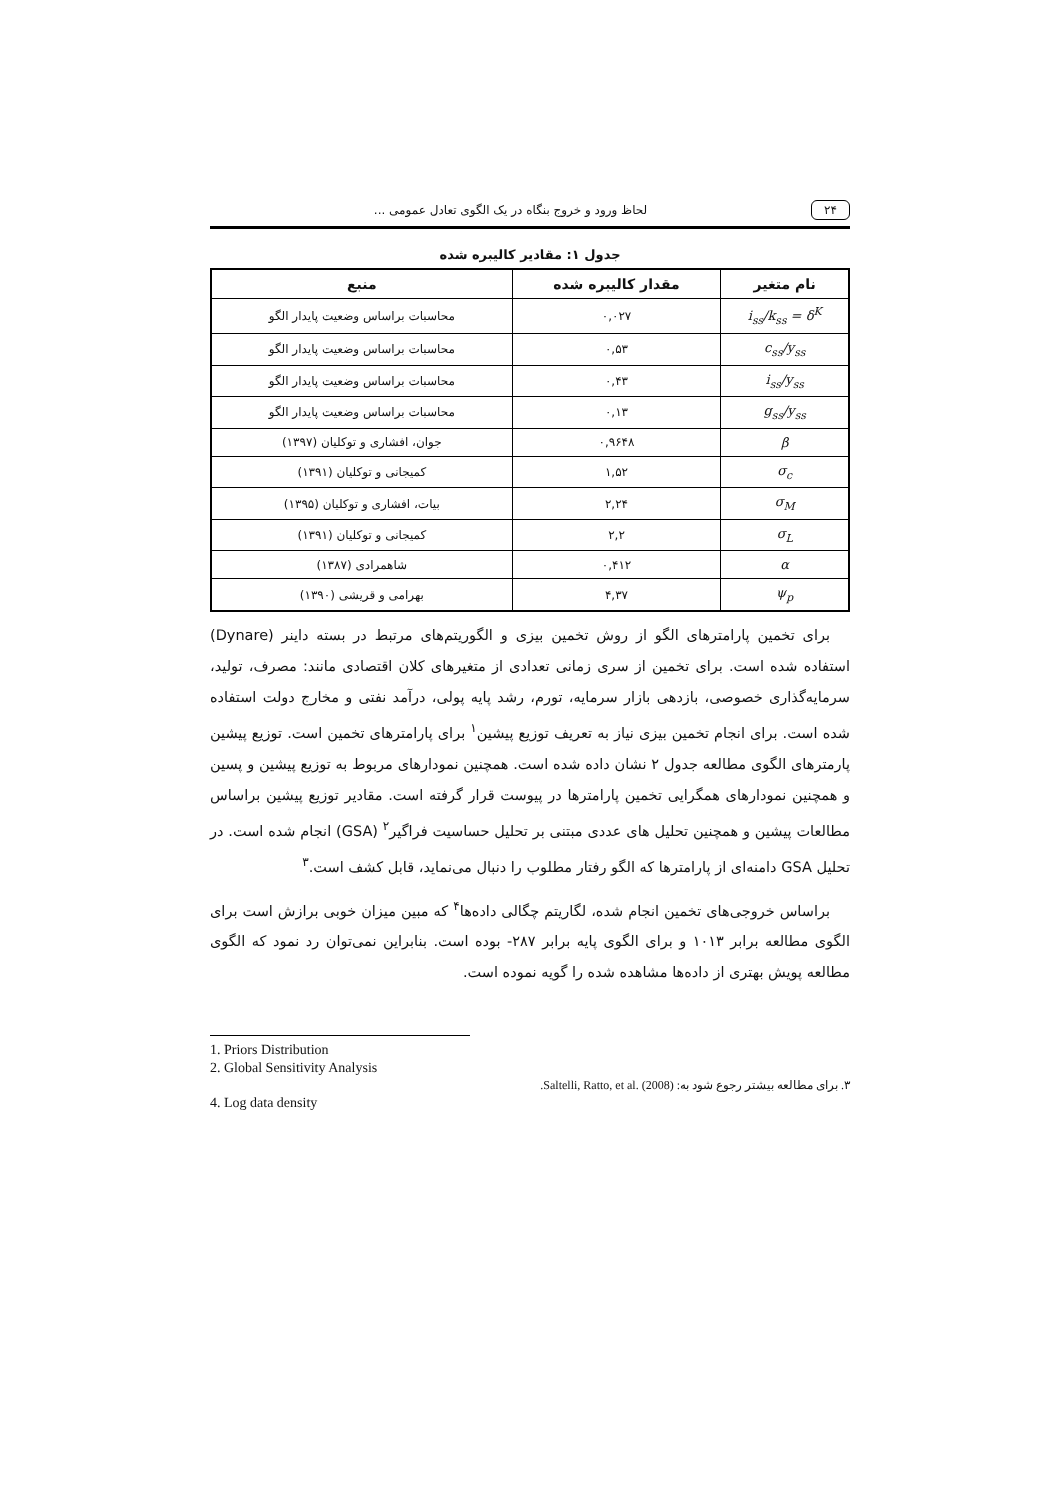۲۴ لحاظ ورود و خروج بنگاه در یک الگوی تعادل عمومی ...
جدول ۱: مقادیر کالیبره شده
| نام متغیر | مقدار کالیبره شده | منبع |
| --- | --- | --- |
| i<sub>ss</sub>/k<sub>ss</sub> = δ<sup>K</sup> | ۰,۰۲۷ | محاسبات براساس وضعیت پایدار الگو |
| c<sub>ss</sub>/y<sub>ss</sub> | ۰,۵۳ | محاسبات براساس وضعیت پایدار الگو |
| i<sub>ss</sub>/y<sub>ss</sub> | ۰,۴۳ | محاسبات براساس وضعیت پایدار الگو |
| g<sub>ss</sub>/y<sub>ss</sub> | ۰,۱۳ | محاسبات براساس وضعیت پایدار الگو |
| β | ۰,۹۶۴۸ | جوان، افشاری و توکلیان (۱۳۹۷) |
| σ<sub>c</sub> | ۱,۵۲ | کمیجانی و توکلیان (۱۳۹۱) |
| σ<sub>M</sub> | ۲,۲۴ | بیات، افشاری و توکلیان (۱۳۹۵) |
| σ<sub>L</sub> | ۲,۲ | کمیجانی و توکلیان (۱۳۹۱) |
| α | ۰,۴۱۲ | شاهمرادی (۱۳۸۷) |
| ψ<sub>p</sub> | ۴,۳۷ | بهرامی و قریشی (۱۳۹۰) |
برای تخمین پارامترهای الگو از روش تخمین بیزی و الگوریتم‌های مرتبط در بسته داینر (Dynare) استفاده شده است. برای تخمین از سری زمانی تعدادی از متغیرهای کلان اقتصادی مانند: مصرف، تولید، سرمایه‌گذاری خصوصی، بازدهی بازار سرمایه، تورم، رشد پایه پولی، درآمد نفتی و مخارج دولت استفاده شده است. برای انجام تخمین بیزی نیاز به تعریف توزیع پیشین<sup>۱</sup> برای پارامترهای تخمین است. توزیع پیشین پارمترهای الگوی مطالعه جدول ۲ نشان داده شده است. همچنین نمودارهای مربوط به توزیع پیشین و پسین و همچنین نمودارهای همگرایی تخمین پارامترها در پیوست قرار گرفته است. مقادیر توزیع پیشین براساس مطالعات پیشین و همچنین تحلیل های عددی مبتنی بر تحلیل حساسیت فراگیر<sup>۲</sup> (GSA) انجام شده است. در تحلیل GSA دامنه‌ای از پارامترها که الگو رفتار مطلوب را دنبال می‌نماید، قابل کشف است.<sup>۳</sup>
براساس خروجی‌های تخمین انجام شده، لگاریتم چگالی داده‌ها<sup>۴</sup> که مبین میزان خوبی برازش است برای الگوی مطالعه برابر ۱۰۱۳ و برای الگوی پایه برابر ۲۸۷- بوده است. بنابراین نمی‌توان رد نمود که الگوی مطالعه پویش بهتری از داده‌ها مشاهده شده را گویه نموده است.
1. Priors Distribution
2. Global Sensitivity Analysis
۳. برای مطالعه بیشتر رجوع شود به: Saltelli, Ratto, et al. (2008).
4. Log data density